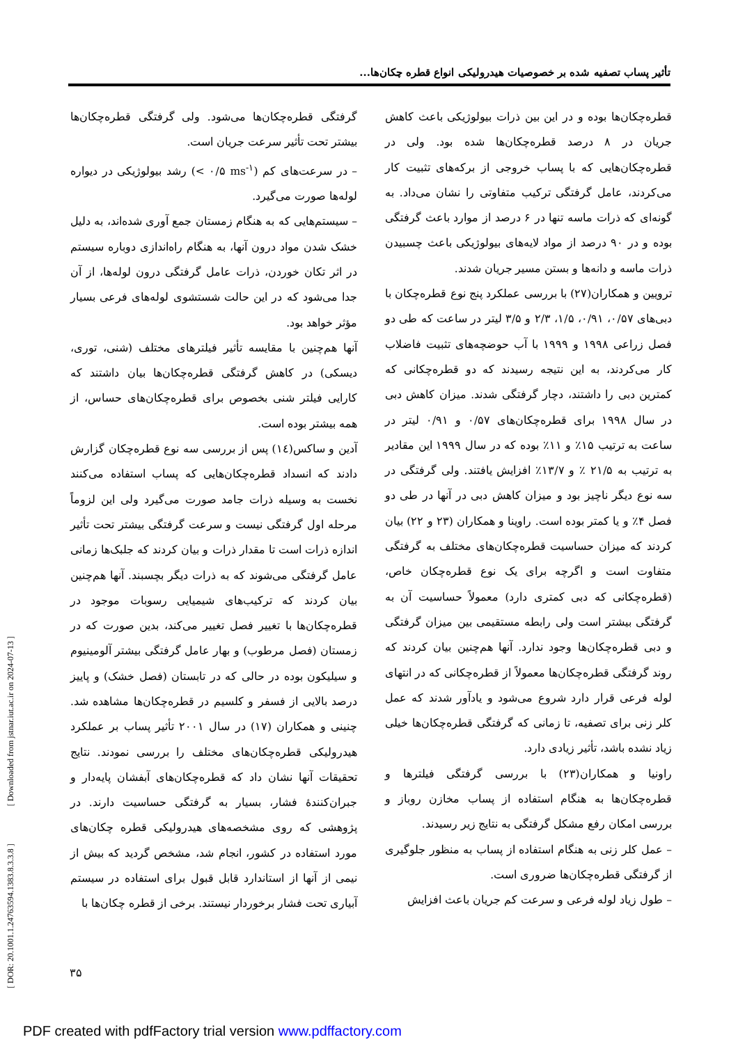تأثیر پساب تصفیه شده بر خصوصیات هیدرولیکی انواع قطره چکان‌ها...
قطره‌چکان‌ها بوده و در این بین ذرات بیولوژیکی باعث کاهش جریان در ۸ درصد قطره‌چکان‌ها شده بود. ولی در قطره‌چکان‌هایی که با پساب خروجی از برکه‌های تثبیت کار می‌کردند، عامل گرفتگی ترکیب متفاوتی را نشان می‌داد. به گونه‌ای که ذرات ماسه تنها در ۶ درصد از موارد باعث گرفتگی بوده و در ۹۰ درصد از مواد لایه‌های بیولوژیکی باعث چسبیدن ذرات ماسه و دانه‌ها و بستن مسیر جریان شدند.
ترویین و همکاران(۲۷) با بررسی عملکرد پنج نوع قطره‌چکان با دبی‌های ۰/۵۷، ۰/۹۱، ۱/۵، ۲/۳ و ۳/۵ لیتر در ساعت که طی دو فصل زراعی ۱۹۹۸ و ۱۹۹۹ با آب حوضچه‌های تثبیت فاضلاب کار می‌کردند، به این نتیجه رسیدند که دو قطره‌چکانی که کمترین دبی را داشتند، دچار گرفتگی شدند. میزان کاهش دبی در سال ۱۹۹۸ برای قطره‌چکان‌های ۰/۵۷ و ۰/۹۱ لیتر در ساعت به ترتیب ۱۵٪ و ۱۱٪ بوده که در سال ۱۹۹۹ این مقادیر به ترتیب به ۲۱/۵ ٪ و ۱۳/۷٪ افزایش یافتند. ولی گرفتگی در سه نوع دیگر ناچیز بود و میزان کاهش دبی در آنها در طی دو فصل ۴٪ و یا کمتر بوده است. راوینا و همکاران (۲۳ و ۲۲) بیان کردند که میزان حساسیت قطره‌چکان‌های مختلف به گرفتگی متفاوت است و اگرچه برای یک نوع قطره‌چکان خاص، (قطره‌چکانی که دبی کمتری دارد) معمولاً حساسیت آن به گرفتگی بیشتر است ولی رابطه مستقیمی بین میزان گرفتگی و دبی قطره‌چکان‌ها وجود ندارد. آنها هم‌چنین بیان کردند که روند گرفتگی قطره‌چکان‌ها معمولاً از قطره‌چکانی که در انتهای لوله فرعی قرار دارد شروع می‌شود و یادآور شدند که عمل کلر زنی برای تصفیه، تا زمانی که گرفتگی قطره‌چکان‌ها خیلی زیاد نشده باشد، تأثیر زیادی دارد.
راونیا و همکاران(۲۳) با بررسی گرفتگی فیلترها و قطره‌چکان‌ها به هنگام استفاده از پساب مخازن روباز و بررسی امکان رفع مشکل گرفتگی به نتایج زیر رسیدند.
– عمل کلر زنی به هنگام استفاده از پساب به منظور جلوگیری از گرفتگی قطره‌چکان‌ها ضروری است.
– طول زیاد لوله فرعی و سرعت کم جریان باعث افزایش
گرفتگی قطره‌چکان‌ها می‌شود. ولی گرفتگی قطره‌چکان‌ها بیشتر تحت تأثیر سرعت جریان است.
– در سرعت‌های کم (< ۰/۵ ms<sup>-۱</sup>) رشد بیولوژیکی در دیواره لوله‌ها صورت می‌گیرد.
– سیستم‌هایی که به هنگام زمستان جمع آوری شده‌اند، به دلیل خشک شدن مواد درون آنها، به هنگام راه‌اندازی دوباره سیستم در اثر تکان خوردن، ذرات عامل گرفتگی درون لوله‌ها، از آن جدا می‌شود که در این حالت شستشوی لوله‌های فرعی بسیار مؤثر خواهد بود.
آنها هم‌چنین با مقایسه تأثیر فیلترهای مختلف (شنی، توری، دیسکی) در کاهش گرفتگی قطره‌چکان‌ها بیان داشتند که کارایی فیلتر شنی بخصوص برای قطره‌چکان‌های حساس، از همه بیشتر بوده است.
آدین و ساکس(۱٤) پس از بررسی سه نوع قطره‌چکان گزارش دادند که انسداد قطره‌چکان‌هایی که پساب استفاده می‌کنند نخست به وسیله ذرات جامد صورت می‌گیرد ولی این لزوماً مرحله اول گرفتگی نیست و سرعت گرفتگی بیشتر تحت تأثیر اندازه ذرات است تا مقدار ذرات و بیان کردند که جلبک‌ها زمانی عامل گرفتگی می‌شوند که به ذرات دیگر بچسبند. آنها هم‌چنین بیان کردند که ترکیب‌های شیمیایی رسوبات موجود در قطره‌چکان‌ها با تغییر فصل تغییر می‌کند، بدین صورت که در زمستان (فصل مرطوب) و بهار عامل گرفتگی بیشتر آلومینیوم و سیلیکون بوده در حالی که در تابستان (فصل خشک) و پاییز درصد بالایی از فسفر و کلسیم در قطره‌چکان‌ها مشاهده شد. چنینی و همکاران (۱۷) در سال ۲۰۰۱ تأثیر پساب بر عملکرد هیدرولیکی قطره‌چکان‌های مختلف را بررسی نمودند. نتایج تحقیقات آنها نشان داد که قطره‌چکان‌های آبفشان پایه‌دار و جبران‌کنندهٔ فشار، بسیار به گرفتگی حساسیت دارند. در پژوهشی که روی مشخصه‌های هیدرولیکی قطره چکان‌های مورد استفاده در کشور، انجام شد، مشخص گردید که بیش از نیمی از آنها از استاندارد قابل قبول برای استفاده در سیستم آبیاری تحت فشار برخوردار نیستند. برخی از قطره چکان‌ها با
[ DOR: 20.1001.1.24763594.1383.8.3.3.8 ] [ Downloaded from jstnar.iut.ac.ir on 2024-07-13 ]
۳۵
PDF created with pdfFactory trial version www.pdffactory.com